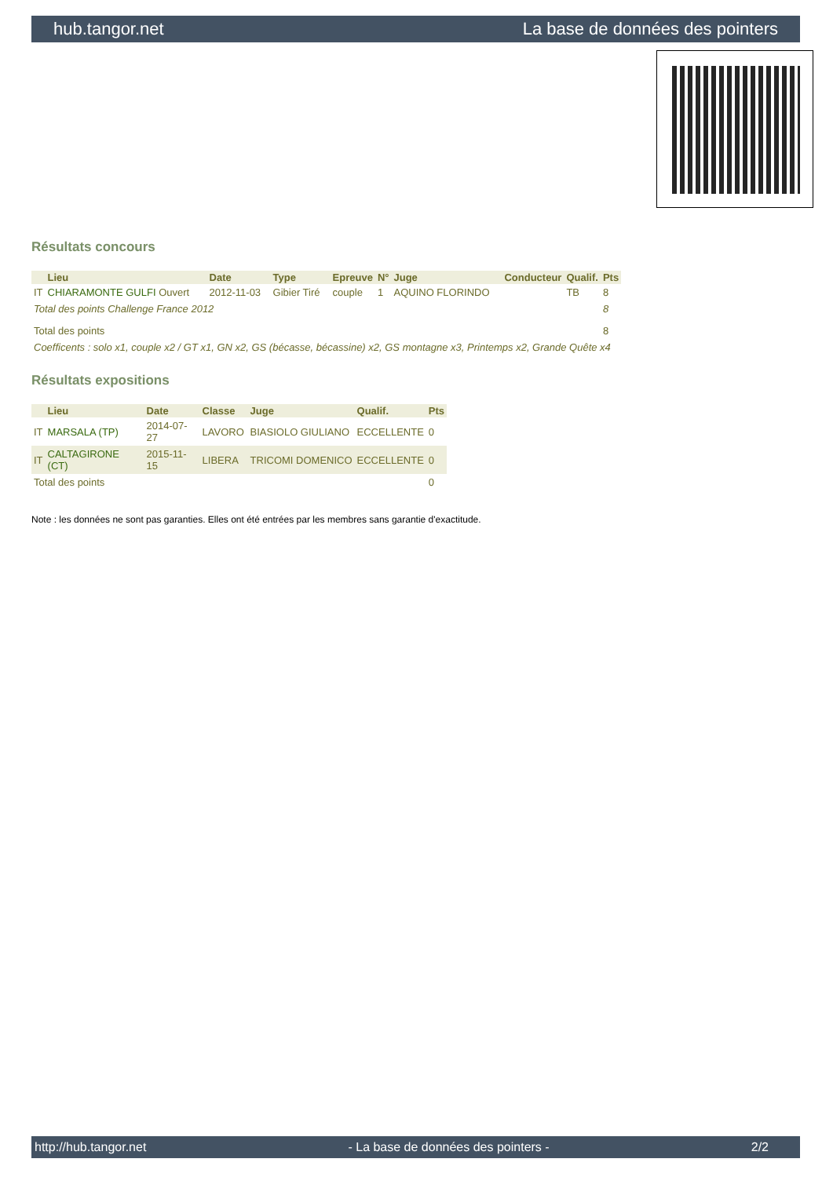hub.tangor.net La base de données des pointers
Résultats concours
| | Lieu | Date | Type | Epreuve | N° | Juge | Conducteur | Qualif. | Pts |
| --- | --- | --- | --- | --- | --- | --- | --- | --- | --- |
| IT | CHIARAMONTE GULFI Ouvert | 2012-11-03 | Gibier Tiré | couple | 1 | AQUINO FLORINDO | | TB | 8 |
| Total des points Challenge France 2012 | | | | | | | | | 8 |
| Total des points | | | | | | | | | 8 |
| Coefficents : solo x1, couple x2 / GT x1, GN x2, GS (bécasse, bécassine) x2, GS montagne x3, Printemps x2, Grande Quête x4 | | | | | | | | | |
Résultats expositions
| | Lieu | Date | Classe | Juge | Qualif. | Pts |
| --- | --- | --- | --- | --- | --- | --- |
| IT | MARSALA (TP) | 2014-07-27 | LAVORO | BIASIOLO GIULIANO | ECCELLENTE | 0 |
| IT | CALTAGIRONE (CT) | 2015-11-15 | LIBERA | TRICOMI DOMENICO | ECCELLENTE | 0 |
| Total des points | | | | | | 0 |
Note : les données ne sont pas garanties. Elles ont été entrées par les membres sans garantie d'exactitude.
http://hub.tangor.net - La base de données des pointers - 2/2